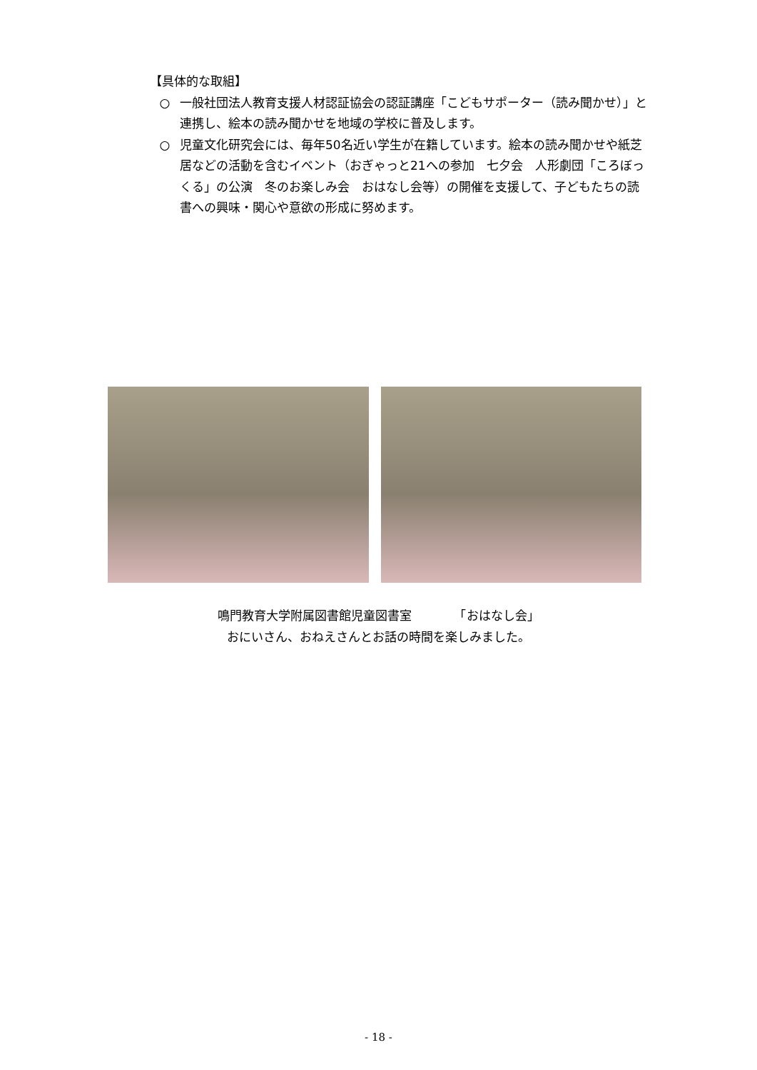【具体的な取組】
○ 一般社団法人教育支援人材認証協会の認証講座「こどもサポーター（読み聞かせ）」と連携し、絵本の読み聞かせを地域の学校に普及します。
○ 児童文化研究会には、毎年50名近い学生が在籍しています。絵本の読み聞かせや紙芝居などの活動を含むイベント（おぎゃっと21への参加　七夕会　人形劇団「ころぼっくる」の公演　冬のお楽しみ会　おはなし会等）の開催を支援して、子どもたちの読書への興味・関心や意欲の形成に努めます。
鳴門教育大学附属図書館児童図書室　　　　「おはなし会」
おにいさん、おねえさんとお話の時間を楽しみました。
- 18 -